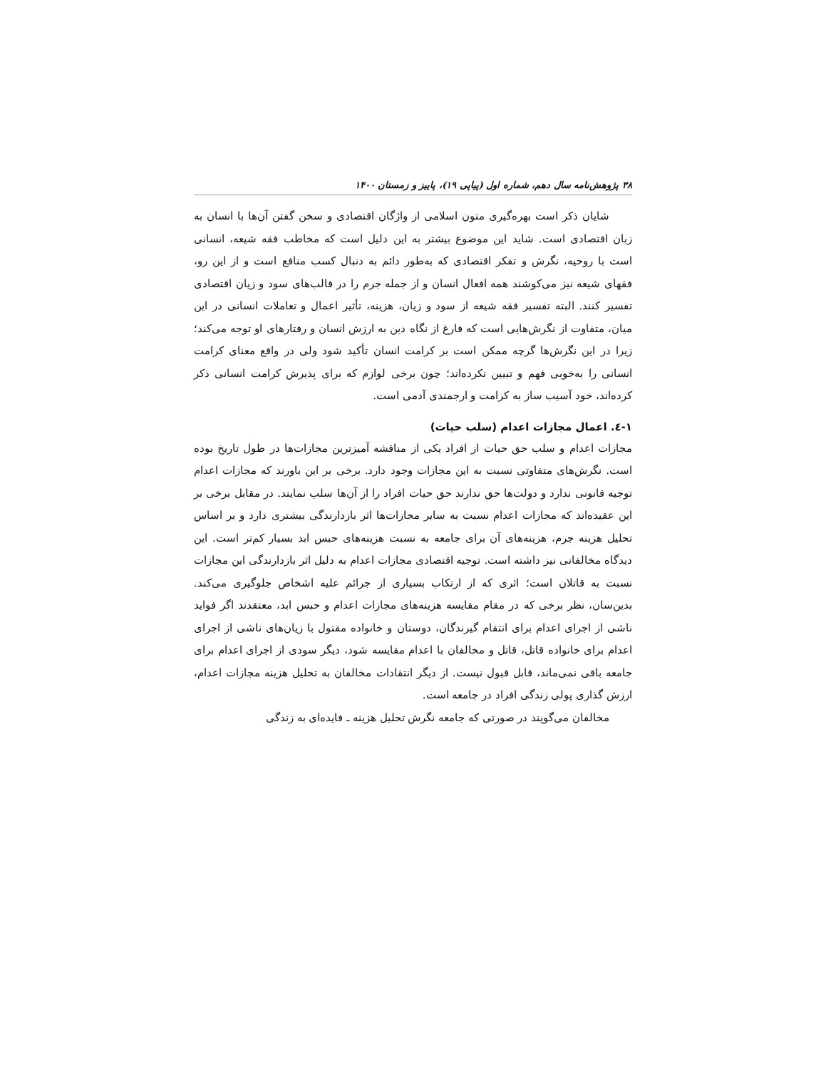۳۸ پژوهش‌نامه سال دهم، شماره اول (پیاپی ۱۹)، پاییز و زمستان ۱۴۰۰
شایان ذکر است بهره‌گیری متون اسلامی از واژگان اقتصادی و سخن گفتن آن‌ها با انسان به زبان اقتصادی است. شاید این موضوع بیشتر به این دلیل است که مخاطب فقه شیعه، انسانی است با روحیه، نگرش و تفکر اقتصادی که به‌طور دائم به دنبال کسب منافع است و از این رو، فقهای شیعه نیز می‌کوشند همه افعال انسان و از جمله جرم را در قالب‌های سود و زیان اقتصادی تفسیر کنند. البته تفسیر فقه شیعه از سود و زیان، هزینه، تأثیر اعمال و تعاملات انسانی در این میان، متفاوت از نگرش‌هایی است که فارغ از نگاه دین به ارزش انسان و رفتارهای او توجه می‌کند؛ زیرا در این نگرش‌ها گرچه ممکن است بر کرامت انسان تأکید شود ولی در واقع معنای کرامت انسانی را به‌خوبی فهم و تبیین نکرده‌اند؛ چون برخی لوازم که برای پذیرش کرامت انسانی ذکر کرده‌اند، خود آسیب ساز به کرامت و ارجمندی آدمی است.
۱-٤. اعمال مجازات اعدام (سلب حیات)
مجازات اعدام و سلب حق حیات از افراد یکی از مناقشه آمیزترین مجازات‌ها در طول تاریخ بوده است. نگرش‌های متفاوتی نسبت به این مجازات وجود دارد. برخی بر این باورند که مجازات اعدام توجیه قانونی ندارد و دولت‌ها حق ندارند حق حیات افراد را از آن‌ها سلب نمایند. در مقابل برخی بر این عقیده‌اند که مجازات اعدام نسبت به سایر مجازات‌ها اثر بازدارندگی بیشتری دارد و بر اساس تحلیل هزینه جرم، هزینه‌های آن برای جامعه به نسبت هزینه‌های حبس ابد بسیار کم‌تر است. این دیدگاه مخالفانی نیز داشته است. توجیه اقتصادی مجازات اعدام به دلیل اثر بازدارندگی این مجازات نسبت به قاتلان است؛ اثری که از ارتکاب بسیاری از جرائم علیه اشخاص جلوگیری می‌کند. بدین‌سان، نظر برخی که در مقام مقایسه هزینه‌های مجازات اعدام و حبس ابد، معتقدند اگر فواید ناشی از اجرای اعدام برای انتقام گیرندگان، دوستان و خانواده مقتول با زیان‌های ناشی از اجرای اعدام برای خانواده قاتل، قاتل و مخالفان با اعدام مقایسه شود، دیگر سودی از اجرای اعدام برای جامعه باقی نمی‌ماند، قابل قبول نیست. از دیگر انتقادات مخالفان به تحلیل هزینه مجازات اعدام، ارزش گذاری پولی زندگی افراد در جامعه است.
مخالفان می‌گویند در صورتی که جامعه نگرش تحلیل هزینه ـ فایده‌ای به زندگی